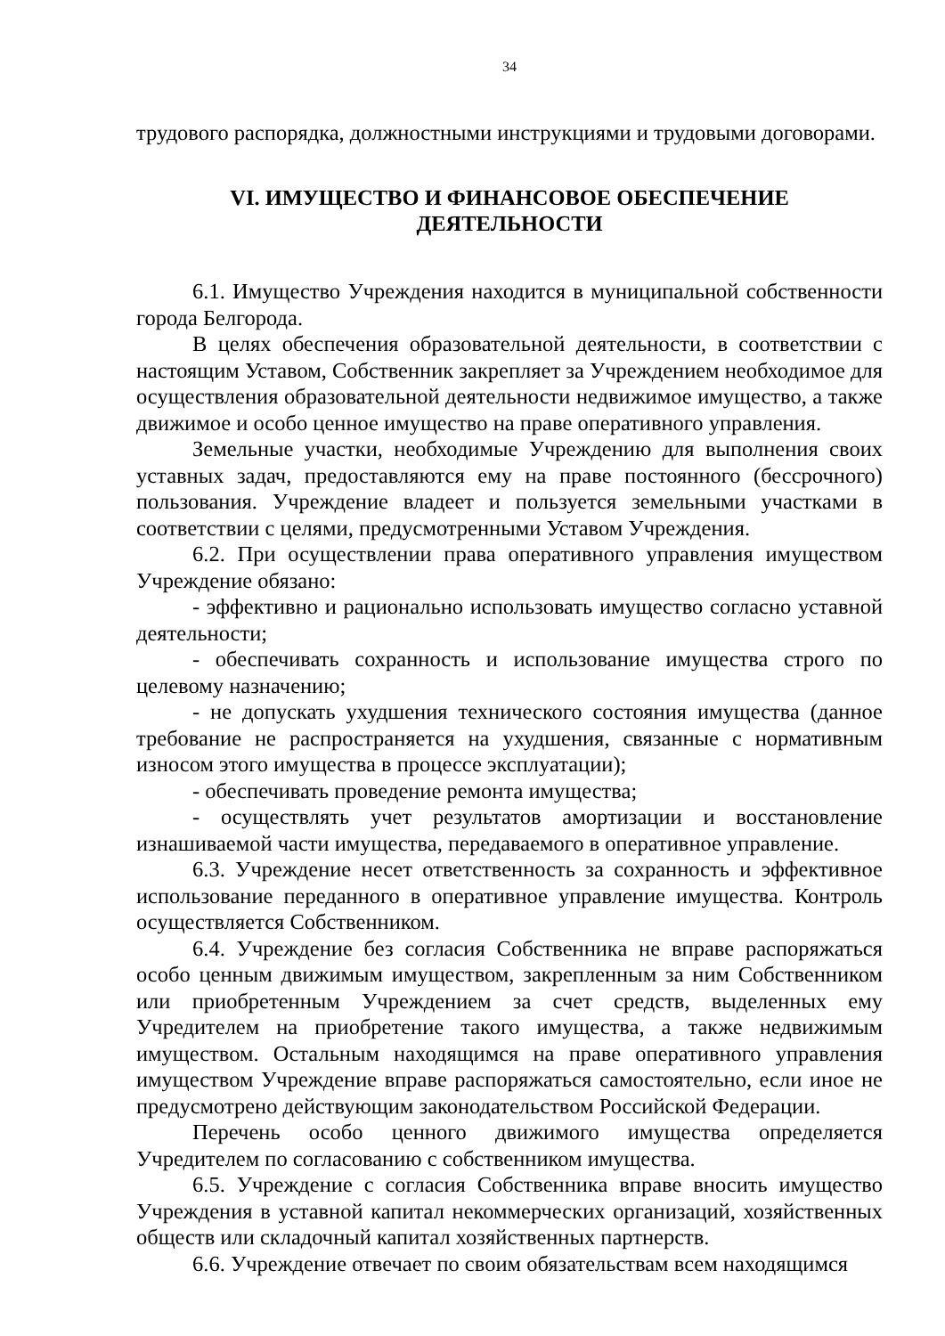34
трудового распорядка, должностными инструкциями и трудовыми договорами.
VI. ИМУЩЕСТВО И ФИНАНСОВОЕ ОБЕСПЕЧЕНИЕ
ДЕЯТЕЛЬНОСТИ
6.1. Имущество Учреждения находится в муниципальной собственности города Белгорода.
В целях обеспечения образовательной деятельности, в соответствии с настоящим Уставом, Собственник закрепляет за Учреждением необходимое для осуществления образовательной деятельности недвижимое имущество, а также движимое и особо ценное имущество на праве оперативного управления.
Земельные участки, необходимые Учреждению для выполнения своих уставных задач, предоставляются ему на праве постоянного (бессрочного) пользования. Учреждение владеет и пользуется земельными участками в соответствии с целями, предусмотренными Уставом Учреждения.
6.2. При осуществлении права оперативного управления имуществом Учреждение обязано:
- эффективно и рационально использовать имущество согласно уставной деятельности;
- обеспечивать сохранность и использование имущества строго по целевому назначению;
- не допускать ухудшения технического состояния имущества (данное требование не распространяется на ухудшения, связанные с нормативным износом этого имущества в процессе эксплуатации);
- обеспечивать проведение ремонта имущества;
- осуществлять учет результатов амортизации и восстановление изнашиваемой части имущества, передаваемого в оперативное управление.
6.3. Учреждение несет ответственность за сохранность и эффективное использование переданного в оперативное управление имущества. Контроль осуществляется Собственником.
6.4. Учреждение без согласия Собственника не вправе распоряжаться особо ценным движимым имуществом, закрепленным за ним Собственником или приобретенным Учреждением за счет средств, выделенных ему Учредителем на приобретение такого имущества, а также недвижимым имуществом. Остальным находящимся на праве оперативного управления имуществом Учреждение вправе распоряжаться самостоятельно, если иное не предусмотрено действующим законодательством Российской Федерации.
Перечень особо ценного движимого имущества определяется Учредителем по согласованию с собственником имущества.
6.5. Учреждение с согласия Собственника вправе вносить имущество Учреждения в уставной капитал некоммерческих организаций, хозяйственных обществ или складочный капитал хозяйственных партнерств.
6.6. Учреждение отвечает по своим обязательствам всем находящимся